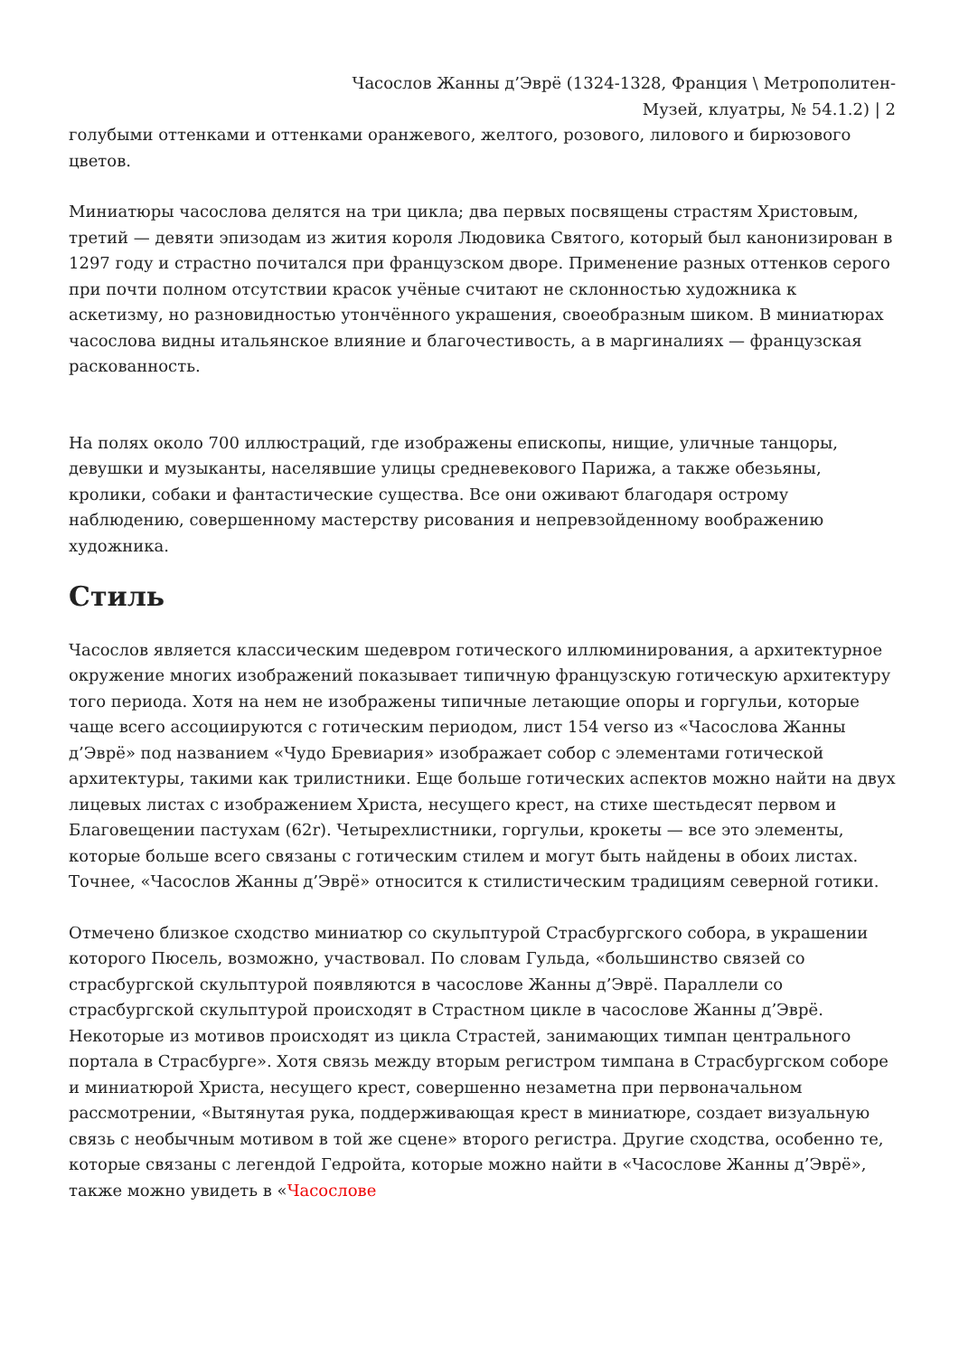Часослов Жанны д’Эврё (1324-1328, Франция \ Метрополитен-
Музей, клуатры, № 54.1.2) | 2
голубыми оттенками и оттенками оранжевого, желтого, розового, лилового и бирюзового цветов.
Миниатюры часослова делятся на три цикла; два первых посвящены страстям Христовым, третий — девяти эпизодам из жития короля Людовика Святого, который был канонизирован в 1297 году и страстно почитался при французском дворе. Применение разных оттенков серого при почти полном отсутствии красок учёные считают не склонностью художника к аскетизму, но разновидностью утончённого украшения, своеобразным шиком. В миниатюрах часослова видны итальянское влияние и благочестивость, а в маргиналиях — французская раскованность.
На полях около 700 иллюстраций, где изображены епископы, нищие, уличные танцоры, девушки и музыканты, населявшие улицы средневекового Парижа, а также обезьяны, кролики, собаки и фантастические существа. Все они оживают благодаря острому наблюдению, совершенному мастерству рисования и непревзойденному воображению художника.
Стиль
Часослов является классическим шедевром готического иллюминирования, а архитектурное окружение многих изображений показывает типичную французскую готическую архитектуру того периода. Хотя на нем не изображены типичные летающие опоры и горгульи, которые чаще всего ассоциируются с готическим периодом, лист 154 verso из «Часослова Жанны д’Эврё» под названием «Чудо Бревиария» изображает собор с элементами готической архитектуры, такими как трилистники. Еще больше готических аспектов можно найти на двух лицевых листах с изображением Христа, несущего крест, на стихе шестьдесят первом и Благовещении пастухам (62r). Четырехлистники, горгульи, крокеты — все это элементы, которые больше всего связаны с готическим стилем и могут быть найдены в обоих листах. Точнее, «Часослов Жанны д’Эврё» относится к стилистическим традициям северной готики.
Отмечено близкое сходство миниатюр со скульптурой Страсбургского собора, в украшении которого Пюсель, возможно, участвовал. По словам Гульда, «большинство связей со страсбургской скульптурой появляются в часослове Жанны д’Эврё. Параллели со страсбургской скульптурой происходят в Страстном цикле в часослове Жанны д’Эврё. Некоторые из мотивов происходят из цикла Страстей, занимающих тимпан центрального портала в Страсбурге». Хотя связь между вторым регистром тимпана в Страсбургском соборе и миниатюрой Христа, несущего крест, совершенно незаметна при первоначальном рассмотрении, «Вытянутая рука, поддерживающая крест в миниатюре, создает визуальную связь с необычным мотивом в той же сцене» второго регистра. Другие сходства, особенно те, которые связаны с легендой Гедройта, которые можно найти в «Часослове Жанны д’Эврё», также можно увидеть в «Часослове